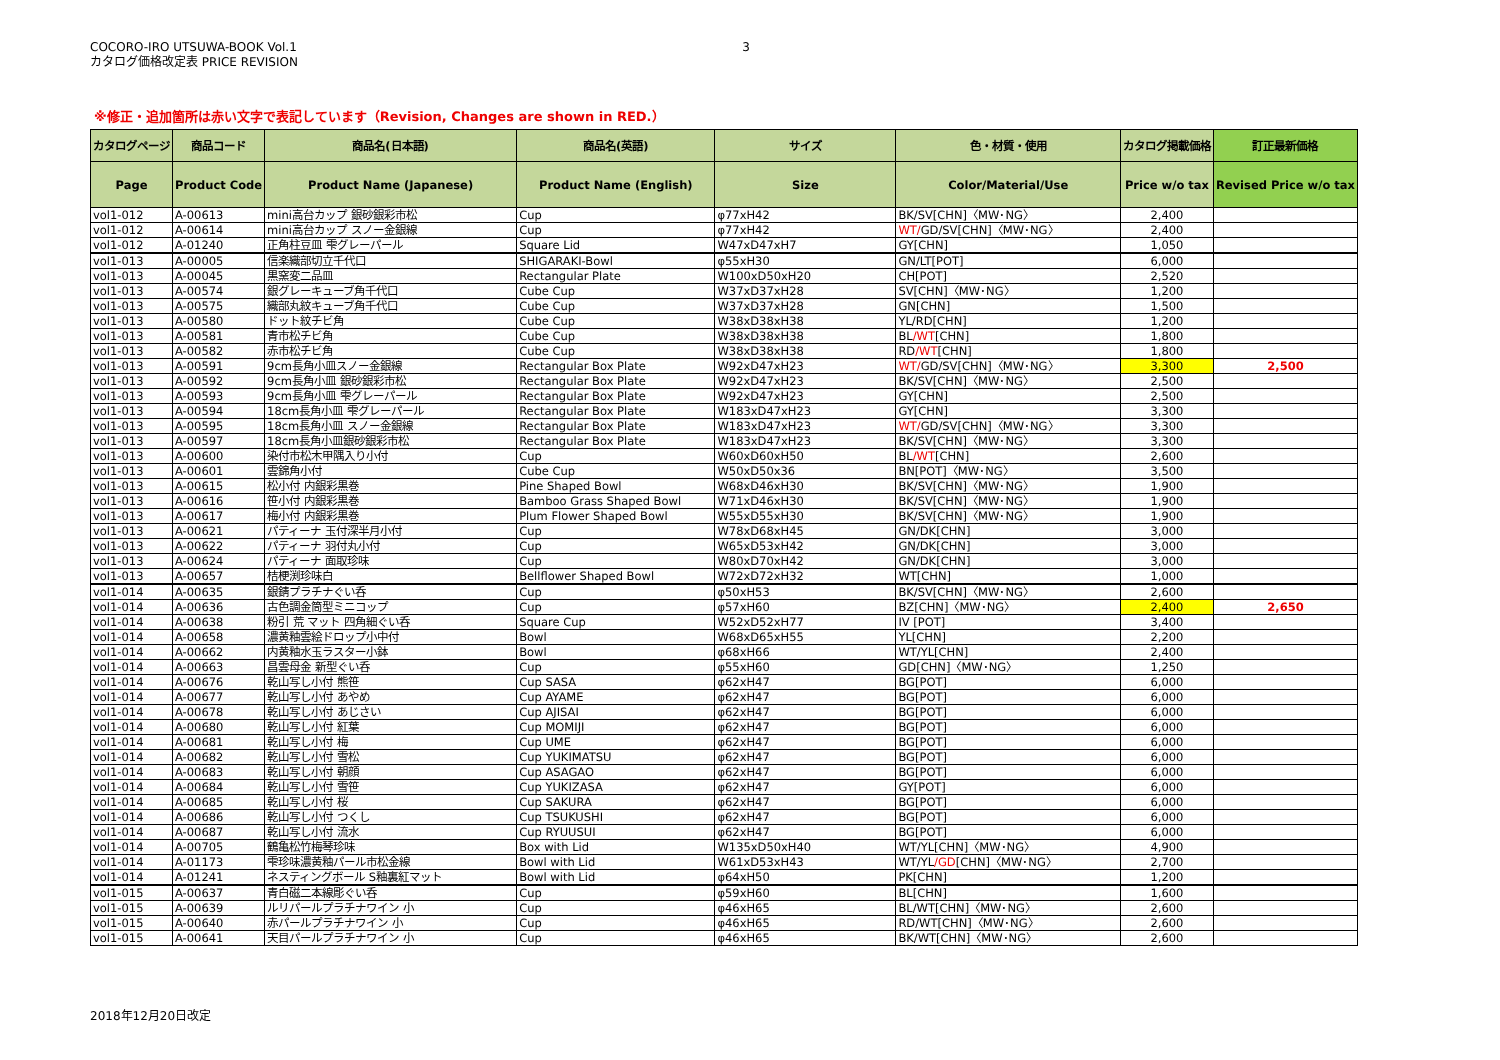COCORO-IRO UTSUWA-BOOK Vol.1
カタログ価格改定表 PRICE REVISION
3
※修正・追加箇所は赤い文字で表記しています（Revision, Changes are shown in RED.）
| カタログページ | 商品コード | 商品名(日本語) | 商品名(英語) | サイズ | 色・材質・使用 | カタログ掲載価格 | 訂正最新価格 |
| --- | --- | --- | --- | --- | --- | --- | --- |
| Page | Product Code | Product Name (Japanese) | Product Name (English) | Size | Color/Material/Use | Price w/o tax | Revised Price w/o tax |
| vol1-012 | A-00613 | mini高台カップ 銀砂銀彩市松 | Cup | φ77xH42 | BK/SV[CHN]〈MW･NG〉 | 2,400 | |
| vol1-012 | A-00614 | mini高台カップ スノー金銀線 | Cup | φ77xH42 | WT/ GD/SV[CHN]〈MW･NG〉 | 2,400 | |
| vol1-012 | A-01240 | 正角柱豆皿 雫グレーパール | Square Lid | W47xD47xH7 | GY[CHN] | 1,050 | |
| vol1-013 | A-00005 | 信楽織部切立千代口 | SHIGARAKI-Bowl | φ55xH30 | GN/LT[POT] | 6,000 | |
| vol1-013 | A-00045 | 黒窯変二品皿 | Rectangular Plate | W100xD50xH20 | CH[POT] | 2,520 | |
| vol1-013 | A-00574 | 銀グレーキューブ角千代口 | Cube Cup | W37xD37xH28 | SV[CHN]〈MW･NG〉 | 1,200 | |
| vol1-013 | A-00575 | 織部丸紋キューブ角千代口 | Cube Cup | W37xD37xH28 | GN[CHN] | 1,500 | |
| vol1-013 | A-00580 | ドット紋チビ角 | Cube Cup | W38xD38xH38 | YL/RD[CHN] | 1,200 | |
| vol1-013 | A-00581 | 青市松チビ角 | Cube Cup | W38xD38xH38 | BL /WT [CHN] | 1,800 | |
| vol1-013 | A-00582 | 赤市松チビ角 | Cube Cup | W38xD38xH38 | RD /WT [CHN] | 1,800 | |
| vol1-013 | A-00591 | 9cm長角小皿スノー金銀線 | Rectangular Box Plate | W92xD47xH23 | WT/ GD/SV[CHN]〈MW･NG〉 | 3,300 | 2,500 |
| vol1-013 | A-00592 | 9cm長角小皿 銀砂銀彩市松 | Rectangular Box Plate | W92xD47xH23 | BK/SV[CHN]〈MW･NG〉 | 2,500 | |
| vol1-013 | A-00593 | 9cm長角小皿 雫グレーパール | Rectangular Box Plate | W92xD47xH23 | GY[CHN] | 2,500 | |
| vol1-013 | A-00594 | 18cm長角小皿 雫グレーパール | Rectangular Box Plate | W183xD47xH23 | GY[CHN] | 3,300 | |
| vol1-013 | A-00595 | 18cm長角小皿 スノー金銀線 | Rectangular Box Plate | W183xD47xH23 | WT/ GD/SV[CHN]〈MW･NG〉 | 3,300 | |
| vol1-013 | A-00597 | 18cm長角小皿銀砂銀彩市松 | Rectangular Box Plate | W183xD47xH23 | BK/SV[CHN]〈MW･NG〉 | 3,300 | |
| vol1-013 | A-00600 | 染付市松木甲隅入り小付 | Cup | W60xD60xH50 | BL /WT [CHN] | 2,600 | |
| vol1-013 | A-00601 | 雲錦角小付 | Cube Cup | W50xD50x36 | BN[POT]〈MW･NG〉 | 3,500 | |
| vol1-013 | A-00615 | 松小付 内銀彩黒巻 | Pine Shaped Bowl | W68xD46xH30 | BK/SV[CHN]〈MW･NG〉 | 1,900 | |
| vol1-013 | A-00616 | 笹小付 内銀彩黒巻 | Bamboo Grass Shaped Bowl | W71xD46xH30 | BK/SV[CHN]〈MW･NG〉 | 1,900 | |
| vol1-013 | A-00617 | 梅小付 内銀彩黒巻 | Plum Flower Shaped Bowl | W55xD55xH30 | BK/SV[CHN]〈MW･NG〉 | 1,900 | |
| vol1-013 | A-00621 | パティーナ 玉付深半月小付 | Cup | W78xD68xH45 | GN/DK[CHN] | 3,000 | |
| vol1-013 | A-00622 | パティーナ 羽付丸小付 | Cup | W65xD53xH42 | GN/DK[CHN] | 3,000 | |
| vol1-013 | A-00624 | パティーナ 面取珍味 | Cup | W80xD70xH42 | GN/DK[CHN] | 3,000 | |
| vol1-013 | A-00657 | 桔梗渕珍味白 | Bellflower Shaped Bowl | W72xD72xH32 | WT[CHN] | 1,000 | |
| vol1-014 | A-00635 | 銀錆プラチナぐい呑 | Cup | φ50xH53 | BK/SV[CHN]〈MW･NG〉 | 2,600 | |
| vol1-014 | A-00636 | 古色調金筒型ミニコップ | Cup | φ57xH60 | BZ[CHN]〈MW･NG〉 | 2,400 | 2,650 |
| vol1-014 | A-00638 | 粉引 荒 マット 四角細ぐい呑 | Square Cup | W52xD52xH77 | IV [POT] | 3,400 | |
| vol1-014 | A-00658 | 濃黄釉雲絵ドロップ小中付 | Bowl | W68xD65xH55 | YL[CHN] | 2,200 | |
| vol1-014 | A-00662 | 内黄釉水玉ラスター小鉢 | Bowl | φ68xH66 | WT/YL[CHN] | 2,400 | |
| vol1-014 | A-00663 | 昌雲母金 新型ぐい呑 | Cup | φ55xH60 | GD[CHN]〈MW･NG〉 | 1,250 | |
| vol1-014 | A-00676 | 乾山写し小付 熊笹 | Cup SASA | φ62xH47 | BG[POT] | 6,000 | |
| vol1-014 | A-00677 | 乾山写し小付 あやめ | Cup AYAME | φ62xH47 | BG[POT] | 6,000 | |
| vol1-014 | A-00678 | 乾山写し小付 あじさい | Cup AJISAI | φ62xH47 | BG[POT] | 6,000 | |
| vol1-014 | A-00680 | 乾山写し小付 紅葉 | Cup MOMIJI | φ62xH47 | BG[POT] | 6,000 | |
| vol1-014 | A-00681 | 乾山写し小付 梅 | Cup UME | φ62xH47 | BG[POT] | 6,000 | |
| vol1-014 | A-00682 | 乾山写し小付 雪松 | Cup YUKIMATSU | φ62xH47 | BG[POT] | 6,000 | |
| vol1-014 | A-00683 | 乾山写し小付 朝顔 | Cup ASAGAO | φ62xH47 | BG[POT] | 6,000 | |
| vol1-014 | A-00684 | 乾山写し小付 雪笹 | Cup YUKIZASA | φ62xH47 | GY[POT] | 6,000 | |
| vol1-014 | A-00685 | 乾山写し小付 桜 | Cup SAKURA | φ62xH47 | BG[POT] | 6,000 | |
| vol1-014 | A-00686 | 乾山写し小付 つくし | Cup TSUKUSHI | φ62xH47 | BG[POT] | 6,000 | |
| vol1-014 | A-00687 | 乾山写し小付 流水 | Cup RYUUSUI | φ62xH47 | BG[POT] | 6,000 | |
| vol1-014 | A-00705 | 鶴亀松竹梅琴珍味 | Box with Lid | W135xD50xH40 | WT/YL[CHN]〈MW･NG〉 | 4,900 | |
| vol1-014 | A-01173 | 雫珍味濃黄釉パール市松金線 | Bowl with Lid | W61xD53xH43 | WT/YL /GD [CHN]〈MW･NG〉 | 2,700 | |
| vol1-014 | A-01241 | ネスティングボール S釉裏紅マット | Bowl with Lid | φ64xH50 | PK[CHN] | 1,200 | |
| vol1-015 | A-00637 | 青白磁二本線彫ぐい呑 | Cup | φ59xH60 | BL[CHN] | 1,600 | |
| vol1-015 | A-00639 | ルリパールプラチナワイン 小 | Cup | φ46xH65 | BL/WT[CHN]〈MW･NG〉 | 2,600 | |
| vol1-015 | A-00640 | 赤パールプラチナワイン 小 | Cup | φ46xH65 | RD/WT[CHN]〈MW･NG〉 | 2,600 | |
| vol1-015 | A-00641 | 天目パールプラチナワイン 小 | Cup | φ46xH65 | BK/WT[CHN]〈MW･NG〉 | 2,600 | |
2018年12月20日改定